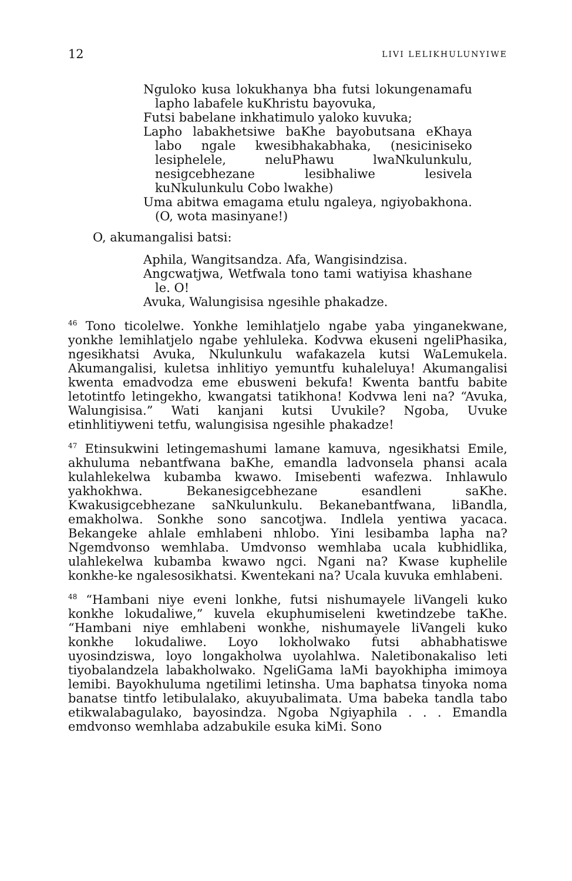12 LIVI LELIKHULUNYIWE
Nguloko kusa lokukhanya bha futsi lokungenamafu lapho labafele kuKhristu bayovuka,
Futsi babelane inkhatimulo yaloko kuvuka;
Lapho labakhetsiwe baKhe bayobutsana eKhaya labo ngale kwesibhakabhaka, (nesiciniseko lesiphelele, neluPhawu lwaNkulunkulu, nesigcebhezane lesibhaliwe lesivela kuNkulunkulu Cobo lwakhe)
Uma abitwa emagama etulu ngaleya, ngiyobakhona. (O, wota masinyane!)
O, akumangalisi batsi:
Aphila, Wangitsandza. Afa, Wangisindzisa.
Angcwatjwa, Wetfwala tono tami watiyisa khashane le. O!
Avuka, Walungisisa ngesihle phakadze.
<sup>46</sup> Tono ticolelwe. Yonkhe lemihlatjelo ngabe yaba yinganekwane, yonkhe lemihlatjelo ngabe yehluleka. Kodvwa ekuseni ngeliPhasika, ngesikhatsi Avuka, Nkulunkulu wafakazela kutsi WaLemukela. Akumangalisi, kuletsa inhlitiyo yemuntfu kuhaleluya! Akumangalisi kwenta emadvodza eme ebusweni bekufa! Kwenta bantfu babite letotintfo letingekho, kwangatsi tatikhona! Kodvwa leni na? “Avuka, Walungisisa.” Wati kanjani kutsi Uvukile? Ngoba, Uvuke etinhlitiyweni tetfu, walungisisa ngesihle phakadze!
<sup>47</sup> Etinsukwini letingemashumi lamane kamuva, ngesikhatsi Emile, akhuluma nebantfwana baKhe, emandla ladvonsela phansi acala kulahlekelwa kubamba kwawo. Imisebenti wafezwa. Inhlawulo yakhokhwa. Bekanesigcebhezane esandleni saKhe. Kwakusigcebhezane saNkulunkulu. Bekanebantfwana, liBandla, emakholwa. Sonkhe sono sancotjwa. Indlela yentiwa yacaca. Bekangeke ahlale emhlabeni nhlobo. Yini lesibamba lapha na? Ngemdvonso wemhlaba. Umdvonso wemhlaba ucala kubhidlika, ulahlekelwa kubamba kwawo ngci. Ngani na? Kwase kuphelile konkhe-ke ngalesosikhatsi. Kwentekani na? Ucala kuvuka emhlabeni.
<sup>48</sup> “Hambani niye eveni lonkhe, futsi nishumayele liVangeli kuko konkhe lokudaliwe,” kuvela ekuphumiseleni kwetindzebe taKhe. “Hambani niye emhlabeni wonkhe, nishumayele liVangeli kuko konkhe lokudaliwe. Loyo lokholwako futsi abhabhatiswe uyosindziswa, loyo longakholwa uyolahlwa. Naletibonakaliso leti tiyobalandzela labakholwako. NgeliGama laMi bayokhipha imimoya lemibi. Bayokhuluma ngetilimi letinsha. Uma baphatsa tinyoka noma banatse tintfo letibulalako, akuyubalimata. Uma babeka tandla tabo etikwalabagulako, bayosindza. Ngoba Ngiyaphila . . . Emandla emdvonso wemhlaba adzabukile esuka kiMi. Sono